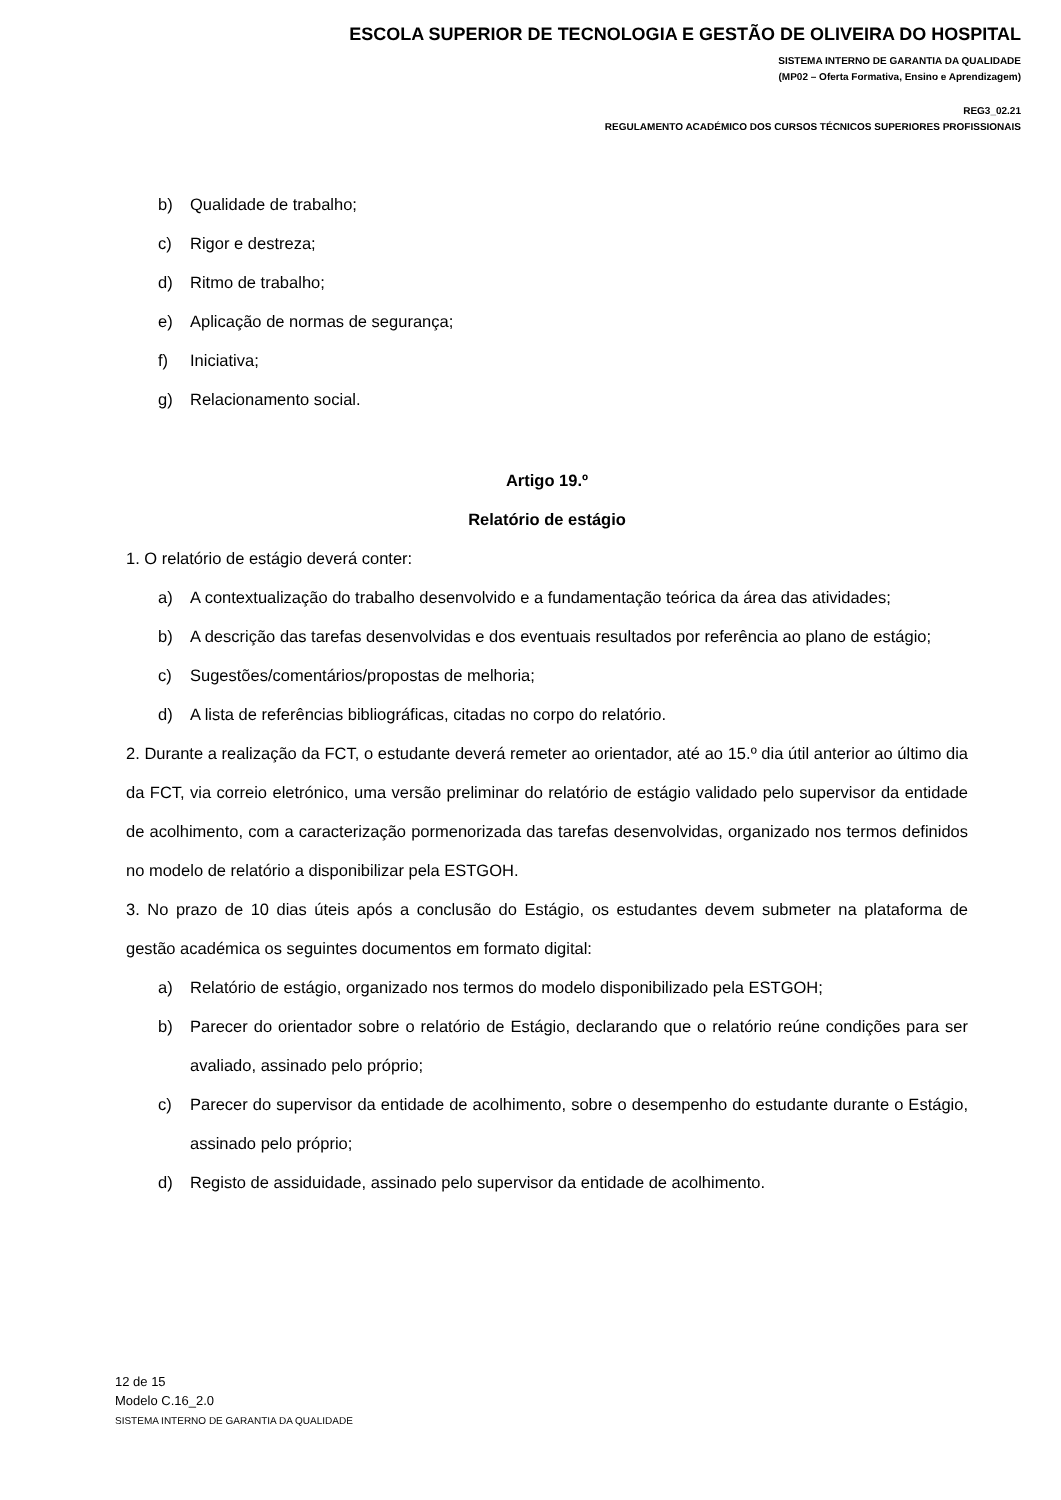ESCOLA SUPERIOR DE TECNOLOGIA E GESTÃO DE OLIVEIRA DO HOSPITAL
SISTEMA INTERNO DE GARANTIA DA QUALIDADE
(MP02 – Oferta Formativa, Ensino e Aprendizagem)
REG3_02.21
REGULAMENTO ACADÉMICO DOS CURSOS TÉCNICOS SUPERIORES PROFISSIONAIS
b) Qualidade de trabalho;
c) Rigor e destreza;
d) Ritmo de trabalho;
e) Aplicação de normas de segurança;
f) Iniciativa;
g) Relacionamento social.
Artigo 19.º
Relatório de estágio
1. O relatório de estágio deverá conter:
a) A contextualização do trabalho desenvolvido e a fundamentação teórica da área das atividades;
b) A descrição das tarefas desenvolvidas e dos eventuais resultados por referência ao plano de estágio;
c) Sugestões/comentários/propostas de melhoria;
d) A lista de referências bibliográficas, citadas no corpo do relatório.
2. Durante a realização da FCT, o estudante deverá remeter ao orientador, até ao 15.º dia útil anterior ao último dia da FCT, via correio eletrónico, uma versão preliminar do relatório de estágio validado pelo supervisor da entidade de acolhimento, com a caracterização pormenorizada das tarefas desenvolvidas, organizado nos termos definidos no modelo de relatório a disponibilizar pela ESTGOH.
3. No prazo de 10 dias úteis após a conclusão do Estágio, os estudantes devem submeter na plataforma de gestão académica os seguintes documentos em formato digital:
a) Relatório de estágio, organizado nos termos do modelo disponibilizado pela ESTGOH;
b) Parecer do orientador sobre o relatório de Estágio, declarando que o relatório reúne condições para ser avaliado, assinado pelo próprio;
c) Parecer do supervisor da entidade de acolhimento, sobre o desempenho do estudante durante o Estágio, assinado pelo próprio;
d) Registo de assiduidade, assinado pelo supervisor da entidade de acolhimento.
12 de 15
Modelo C.16_2.0
SISTEMA INTERNO DE GARANTIA DA QUALIDADE